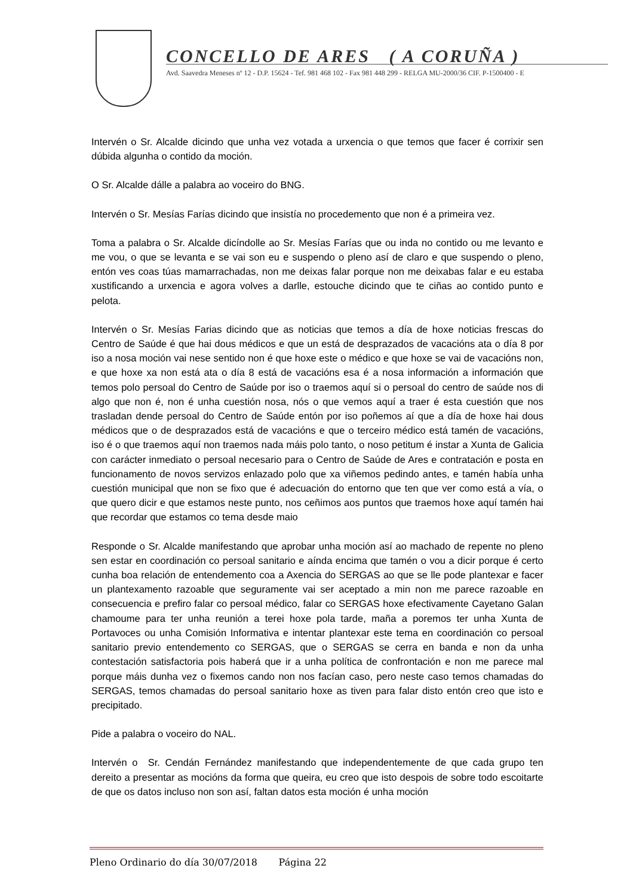CONCELLO DE ARES ( A CORUÑA )
Avd. Saavedra Meneses nº 12 - D.P. 15624 - Tef. 981 468 102 - Fax 981 448 299 - RELGA MU-2000/36 CIF. P-1500400 - E
Intervén o Sr. Alcalde dicindo que unha vez votada a urxencia o que temos que facer é corrixir sen dúbida algunha o contido da moción.
O Sr. Alcalde dálle a palabra ao voceiro do BNG.
Intervén o Sr. Mesías Farías dicindo que insistía no procedemento que non é a primeira vez.
Toma a palabra o Sr. Alcalde dicíndolle ao Sr. Mesías Farías que ou inda no contido ou me levanto e me vou, o que se levanta e se vai son eu e suspendo o pleno así de claro e que suspendo o pleno, entón ves coas túas mamarrachadas, non me deixas falar porque non me deixabas falar e eu estaba xustificando a urxencia e agora volves a darlle, estouche dicindo que te ciñas ao contido punto e pelota.
Intervén o Sr. Mesías Farias dicindo que as noticias que temos a día de hoxe noticias frescas do Centro de Saúde é que hai dous médicos e que un está de desprazados de vacacións ata o día 8 por iso a nosa moción vai nese sentido non é que hoxe este o médico e que hoxe se vai de vacacións non, e que hoxe xa non está ata o día 8 está de vacacións esa é a nosa información a información que temos polo persoal do Centro de Saúde por iso o traemos aquí si o persoal do centro de saúde nos di algo que non é, non é unha cuestión nosa, nós o que vemos aquí a traer é esta cuestión que nos trasladan dende persoal do Centro de Saúde entón por iso poñemos aí que a día de hoxe hai dous médicos que o de desprazados está de vacacións e que o terceiro médico está tamén de vacacións, iso é o que traemos aquí non traemos nada máis polo tanto, o noso petitum é instar a Xunta de Galicia con carácter inmediato o persoal necesario para o Centro de Saúde de Ares e contratación e posta en funcionamento de novos servizos enlazado polo que xa viñemos pedindo antes, e tamén había unha cuestión municipal que non se fixo que é adecuación do entorno que ten que ver como está a vía, o que quero dicir e que estamos neste punto, nos ceñimos aos puntos que traemos hoxe aquí tamén hai que recordar que estamos co tema desde maio
Responde o Sr. Alcalde manifestando que aprobar unha moción así ao machado de repente no pleno sen estar en coordinación co persoal sanitario e aínda encima que tamén o vou a dicir porque é certo cunha boa relación de entendemento coa a Axencia do SERGAS ao que se lle pode plantexar e facer un plantexamento razoable que seguramente vai ser aceptado a min non me parece razoable en consecuencia e prefiro falar co persoal médico, falar co SERGAS hoxe efectivamente Cayetano Galan chamoume para ter unha reunión a terei hoxe pola tarde, maña a poremos ter unha Xunta de Portavoces ou unha Comisión Informativa e intentar plantexar este tema en coordinación co persoal sanitario previo entendemento co SERGAS, que o SERGAS se cerra en banda e non da unha contestación satisfactoria pois haberá que ir a unha política de confrontación e non me parece mal porque máis dunha vez o fixemos cando non nos facían caso, pero neste caso temos chamadas do SERGAS, temos chamadas do persoal sanitario hoxe as tiven para falar disto entón creo que isto e precipitado.
Pide a palabra o voceiro do NAL.
Intervén o Sr. Cendán Fernández manifestando que independentemente de que cada grupo ten dereito a presentar as mocións da forma que queira, eu creo que isto despois de sobre todo escoitarte de que os datos incluso non son así, faltan datos esta moción é unha moción
Pleno Ordinario do día 30/07/2018 Página 22